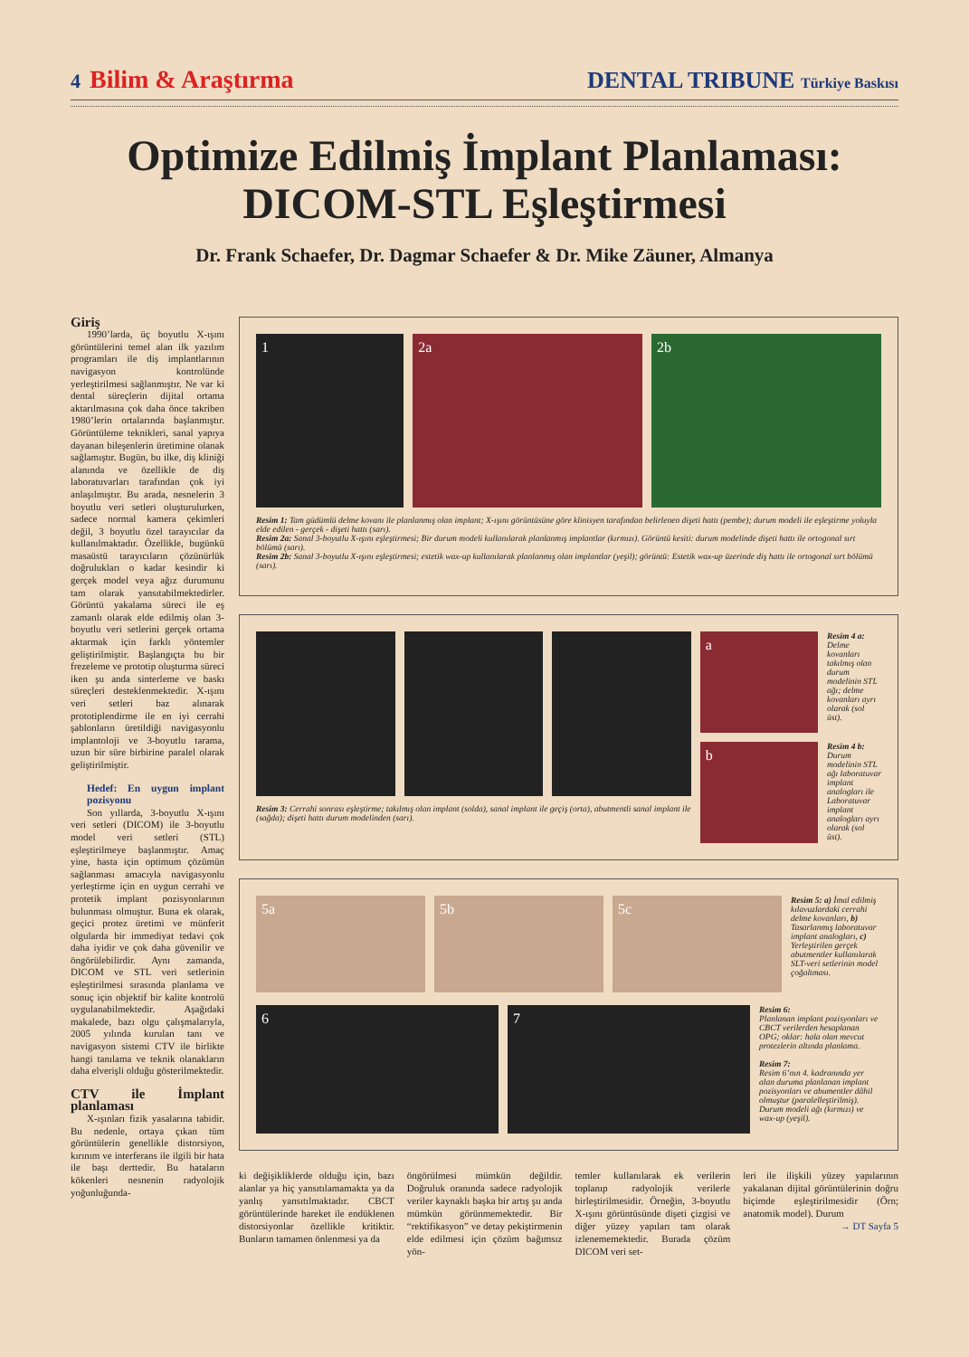4 Bilim & Araştırma
DENTAL TRIBUNE Türkiye Baskısı
Optimize Edilmiş İmplant Planlaması:
DICOM-STL Eşleştirmesi
Dr. Frank Schaefer, Dr. Dagmar Schaefer & Dr. Mike Zäuner, Almanya
Giriş
1990’larda, üç boyutlu X-ışını görüntülerini temel alan ilk yazılım programları ile diş implantlarının navigasyon kontrolünde yerleştirilmesi sağlanmıştır. Ne var ki dental süreçlerin dijital ortama aktarılmasına çok daha önce takriben 1980’lerin ortalarında başlanmıştır. Görüntüleme teknikleri, sanal yapıya dayanan bileşenlerin üretimine olanak sağlamıştır. Bugün, bu ilke, diş kliniği alanında ve özellikle de diş laboratuvarları tarafından çok iyi anlaşılmıştır. Bu arada, nesnelerin 3 boyutlu veri setleri oluşturulurken, sadece normal kamera çekimleri değil, 3 boyutlu özel tarayıcılar da kullanılmaktadır. Özellikle, bugünkü masaüstü tarayıcıların çözünürlük doğrulukları o kadar kesindir ki gerçek model veya ağız durumunu tam olarak yansıtabilmektedirler. Görüntü yakalama süreci ile eş zamanlı olarak elde edilmiş olan 3-boyutlu veri setlerini gerçek ortama aktarmak için farklı yöntemler geliştirilmiştir. Başlangıçta bu bir frezeleme ve prototip oluşturma süreci iken şu anda sinterleme ve baskı süreçleri desteklenmektedir. X-ışını veri setleri baz alınarak prototiplendirme ile en iyi cerrahi şablonların üretildiği navigasyonlu implantoloji ve 3-boyutlu tarama, uzun bir süre birbirine paralel olarak geliştirilmiştir.
Hedef: En uygun implant pozisyonu
Son yıllarda, 3-boyutlu X-ışını veri setleri (DICOM) ile 3-boyutlu model veri setleri (STL) eşleştirilmeye başlanmıştır. Amaç yine, hasta için optimum çözümün sağlanması amacıyla navigasyonlu yerleştirme için en uygun cerrahi ve protetik implant pozisyonlarının bulunması olmuştur. Buna ek olarak, geçici protez üretimi ve münferit olgularda bir immediyat tedavi çok daha iyidir ve çok daha güvenilir ve öngörülebilirdir. Aynı zamanda, DICOM ve STL veri setlerinin eşleştirilmesi sırasında planlama ve sonuç için objektif bir kalite kontrolü uygulanabilmektedir. Aşağıdaki makalede, bazı olgu çalışmalarıyla, 2005 yılında kurulan tanı ve navigasyon sistemi CTV ile birlikte hangi tanılama ve teknik olanakların daha elverişli olduğu gösterilmektedir.
CTV ile İmplant planlaması
X-ışınları fizik yasalarına tabidir. Bu nedenle, ortaya çıkan tüm görüntülerin genellikle distorsiyon, kırınım ve interferans ile ilgili bir hata ile başı derttedir. Bu hataların kökenleri nesnenin radyolojik yoğunluğunda-
1 2a 2b
Resim 1: Tam güdümlü delme kovanı ile planlanmış olan implant; X-ışını görüntüsüne göre klinisyen tarafından belirlenen dişeti hattı (pembe); durum modeli ile eşleştirme yoluyla elde edilen - gerçek - dişeti hattı (sarı).
Resim 2a: Sanal 3-boyutlu X-ışını eşleştirmesi; Bir durum modeli kullanılarak planlanmış implantlar (kırmızı). Görüntü kesiti: durum modelinde dişeti hattı ile ortogonal sırt bölümü (sarı).
Resim 2b: Sanal 3-boyutlu X-ışını eşleştirmesi; estetik wax-up kullanılarak planlanmış olan implantlar (yeşil); görüntü: Estetik wax-up üzerinde diş hattı ile ortogonal sırt bölümü (sarı).
Resim 3: Cerrahi sonrası eşleştirme; takılmış olan implant (solda), sanal implant ile geçiş (orta), abutmentli sanal implant ile (sağda); dişeti hattı durum modelinden (sarı).
a
Resim 4 a: Delme kovanları takılmış olan durum modelinin STL ağı; delme kovanları ayrı olarak (sol üst).
b
Resim 4 b: Durum modelinin STL ağı laboratuvar implant analogları ile Laboratuvar implant analogları ayrı olarak (sol üst).
5a 5b 5c
Resim 5: a) İmal edilmiş kılavuzlardaki cerrahi delme kovanları, b) Tasarlanmış laboratuvar implant analogları, c) Yerleştirilen gerçek abutmentler kullanılarak SLT-veri setlerinin model çoğaltması.
6 7
Resim 6:
Planlanan implant pozisyonları ve CBCT verilerden hesaplanan OPG; oklar: hala olan mevcut protezlerin altında planlama.
Resim 7:
Resim 6’nın 4. kadranında yer alan duruma planlanan implant pozisyonları ve abumentler dâhil olmuştur (paralelleştirilmiş). Durum modeli ağı (kırmızı) ve wax-up (yeşil).
ki değişikliklerde olduğu için, bazı alanlar ya hiç yansıtılamamakta ya da yanlış yansıtılmaktadır. CBCT görüntülerinde hareket ile endüklenen distorsiyonlar özellikle kritiktir. Bunların tamamen önlenmesi ya da
öngörülmesi mümkün değildir. Doğruluk oranında sadece radyolojik veriler kaynaklı başka bir artış şu anda mümkün görünmemektedir. Bir “rektifikasyon” ve detay pekiştirmenin elde edilmesi için çözüm bağımsız yön-
temler kullanılarak ek verilerin toplanıp radyolojik verilerle birleştirilmesidir. Örneğin, 3-boyutlu X-ışını görüntüsünde dişeti çizgisi ve diğer yüzey yapıları tam olarak izlenememektedir. Burada çözüm DICOM veri set-
leri ile ilişkili yüzey yapılarının yakalanan dijital görüntülerinin doğru biçimde eşleştirilmesidir (Örn; anatomik model). Durum
→ DT Sayfa 5